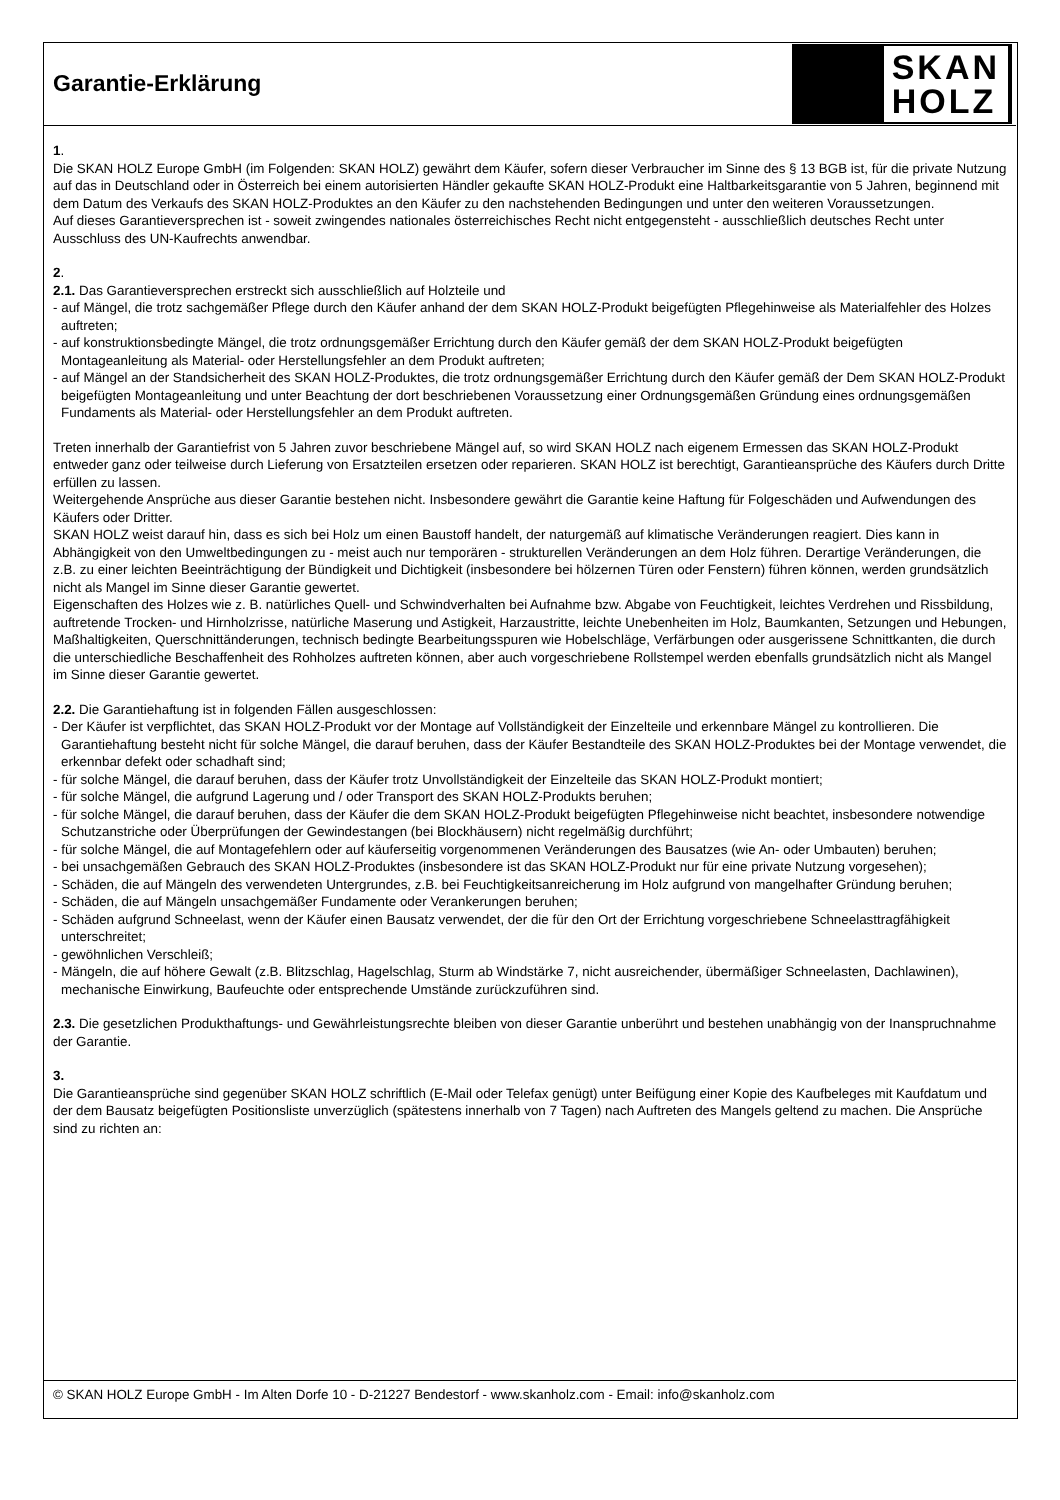Garantie-Erklärung
SKAN
HOLZ
1.
Die SKAN HOLZ Europe GmbH (im Folgenden: SKAN HOLZ) gewährt dem Käufer, sofern dieser Verbraucher im Sinne des § 13 BGB ist, für die private Nutzung auf das in Deutschland oder in Österreich bei einem autorisierten Händler gekaufte SKAN HOLZ-Produkt eine Haltbarkeitsgarantie von 5 Jahren, beginnend mit dem Datum des Verkaufs des SKAN HOLZ-Produktes an den Käufer zu den nachstehenden Bedingungen und unter den weiteren Voraussetzungen.
Auf dieses Garantieversprechen ist - soweit zwingendes nationales österreichisches Recht nicht entgegensteht - ausschließlich deutsches Recht unter Ausschluss des UN-Kaufrechts anwendbar.
2.
2.1. Das Garantieversprechen erstreckt sich ausschließlich auf Holzteile und
- auf Mängel, die trotz sachgemäßer Pflege durch den Käufer anhand der dem SKAN HOLZ-Produkt beigefügten Pflegehinweise als Materialfehler des Holzes auftreten;
- auf konstruktionsbedingte Mängel, die trotz ordnungsgemäßer Errichtung durch den Käufer gemäß der dem SKAN HOLZ-Produkt beigefügten Montageanleitung als Material- oder Herstellungsfehler an dem Produkt auftreten;
- auf Mängel an der Standsicherheit des SKAN HOLZ-Produktes, die trotz ordnungsgemäßer Errichtung durch den Käufer gemäß der Dem SKAN HOLZ-Produkt beigefügten Montageanleitung und unter Beachtung der dort beschriebenen Voraussetzung einer Ordnungsgemäßen Gründung eines ordnungsgemäßen Fundaments als Material- oder Herstellungsfehler an dem Produkt auftreten.
Treten innerhalb der Garantiefrist von 5 Jahren zuvor beschriebene Mängel auf, so wird SKAN HOLZ nach eigenem Ermessen das SKAN HOLZ-Produkt entweder ganz oder teilweise durch Lieferung von Ersatzteilen ersetzen oder reparieren. SKAN HOLZ ist berechtigt, Garantieansprüche des Käufers durch Dritte erfüllen zu lassen.
Weitergehende Ansprüche aus dieser Garantie bestehen nicht. Insbesondere gewährt die Garantie keine Haftung für Folgeschäden und Aufwendungen des Käufers oder Dritter.
SKAN HOLZ weist darauf hin, dass es sich bei Holz um einen Baustoff handelt, der naturgemäß auf klimatische Veränderungen reagiert. Dies kann in Abhängigkeit von den Umweltbedingungen zu - meist auch nur temporären - strukturellen Veränderungen an dem Holz führen. Derartige Veränderungen, die z.B. zu einer leichten Beeinträchtigung der Bündigkeit und Dichtigkeit (insbesondere bei hölzernen Türen oder Fenstern) führen können, werden grundsätzlich nicht als Mangel im Sinne dieser Garantie gewertet.
Eigenschaften des Holzes wie z. B. natürliches Quell- und Schwindverhalten bei Aufnahme bzw. Abgabe von Feuchtigkeit, leichtes Verdrehen und Rissbildung, auftretende Trocken- und Hirnholzrisse, natürliche Maserung und Astigkeit, Harzaustritte, leichte Unebenheiten im Holz, Baumkanten, Setzungen und Hebungen, Maßhaltigkeiten, Querschnittänderungen, technisch bedingte Bearbeitungsspuren wie Hobelschläge, Verfärbungen oder ausgerissene Schnittkanten, die durch die unterschiedliche Beschaffenheit des Rohholzes auftreten können, aber auch vorgeschriebene Rollstempel werden ebenfalls grundsätzlich nicht als Mangel im Sinne dieser Garantie gewertet.
2.2. Die Garantiehaftung ist in folgenden Fällen ausgeschlossen:
- Der Käufer ist verpflichtet, das SKAN HOLZ-Produkt vor der Montage auf Vollständigkeit der Einzelteile und erkennbare Mängel zu kontrollieren. Die Garantiehaftung besteht nicht für solche Mängel, die darauf beruhen, dass der Käufer Bestandteile des SKAN HOLZ-Produktes bei der Montage verwendet, die erkennbar defekt oder schadhaft sind;
- für solche Mängel, die darauf beruhen, dass der Käufer trotz Unvollständigkeit der Einzelteile das SKAN HOLZ-Produkt montiert;
- für solche Mängel, die aufgrund Lagerung und / oder Transport des SKAN HOLZ-Produkts beruhen;
- für solche Mängel, die darauf beruhen, dass der Käufer die dem SKAN HOLZ-Produkt beigefügten Pflegehinweise nicht beachtet, insbesondere notwendige Schutzanstriche oder Überprüfungen der Gewindestangen (bei Blockhäusern) nicht regelmäßig durchführt;
- für solche Mängel, die auf Montagefehlern oder auf käuferseitig vorgenommenen Veränderungen des Bausatzes (wie An- oder Umbauten) beruhen;
- bei unsachgemäßen Gebrauch des SKAN HOLZ-Produktes (insbesondere ist das SKAN HOLZ-Produkt nur für eine private Nutzung vorgesehen);
- Schäden, die auf Mängeln des verwendeten Untergrundes, z.B. bei Feuchtigkeitsanreicherung im Holz aufgrund von mangelhafter Gründung beruhen;
- Schäden, die auf Mängeln unsachgemäßer Fundamente oder Verankerungen beruhen;
- Schäden aufgrund Schneelast, wenn der Käufer einen Bausatz verwendet, der die für den Ort der Errichtung vorgeschriebene Schneelasttragfähigkeit unterschreitet;
- gewöhnlichen Verschleiß;
- Mängeln, die auf höhere Gewalt (z.B. Blitzschlag, Hagelschlag, Sturm ab Windstärke 7, nicht ausreichender, übermäßiger Schneelasten, Dachlawinen), mechanische Einwirkung, Baufeuchte oder entsprechende Umstände zurückzuführen sind.
2.3. Die gesetzlichen Produkthaftungs- und Gewährleistungsrechte bleiben von dieser Garantie unberührt und bestehen unabhängig von der Inanspruchnahme der Garantie.
3.
Die Garantieansprüche sind gegenüber SKAN HOLZ schriftlich (E-Mail oder Telefax genügt) unter Beifügung einer Kopie des Kaufbeleges mit Kaufdatum und der dem Bausatz beigefügten Positionsliste unverzüglich (spätestens innerhalb von 7 Tagen) nach Auftreten des Mangels geltend zu machen. Die Ansprüche sind zu richten an:
© SKAN HOLZ Europe GmbH - Im Alten Dorfe 10 - D-21227 Bendestorf - www.skanholz.com - Email: info@skanholz.com